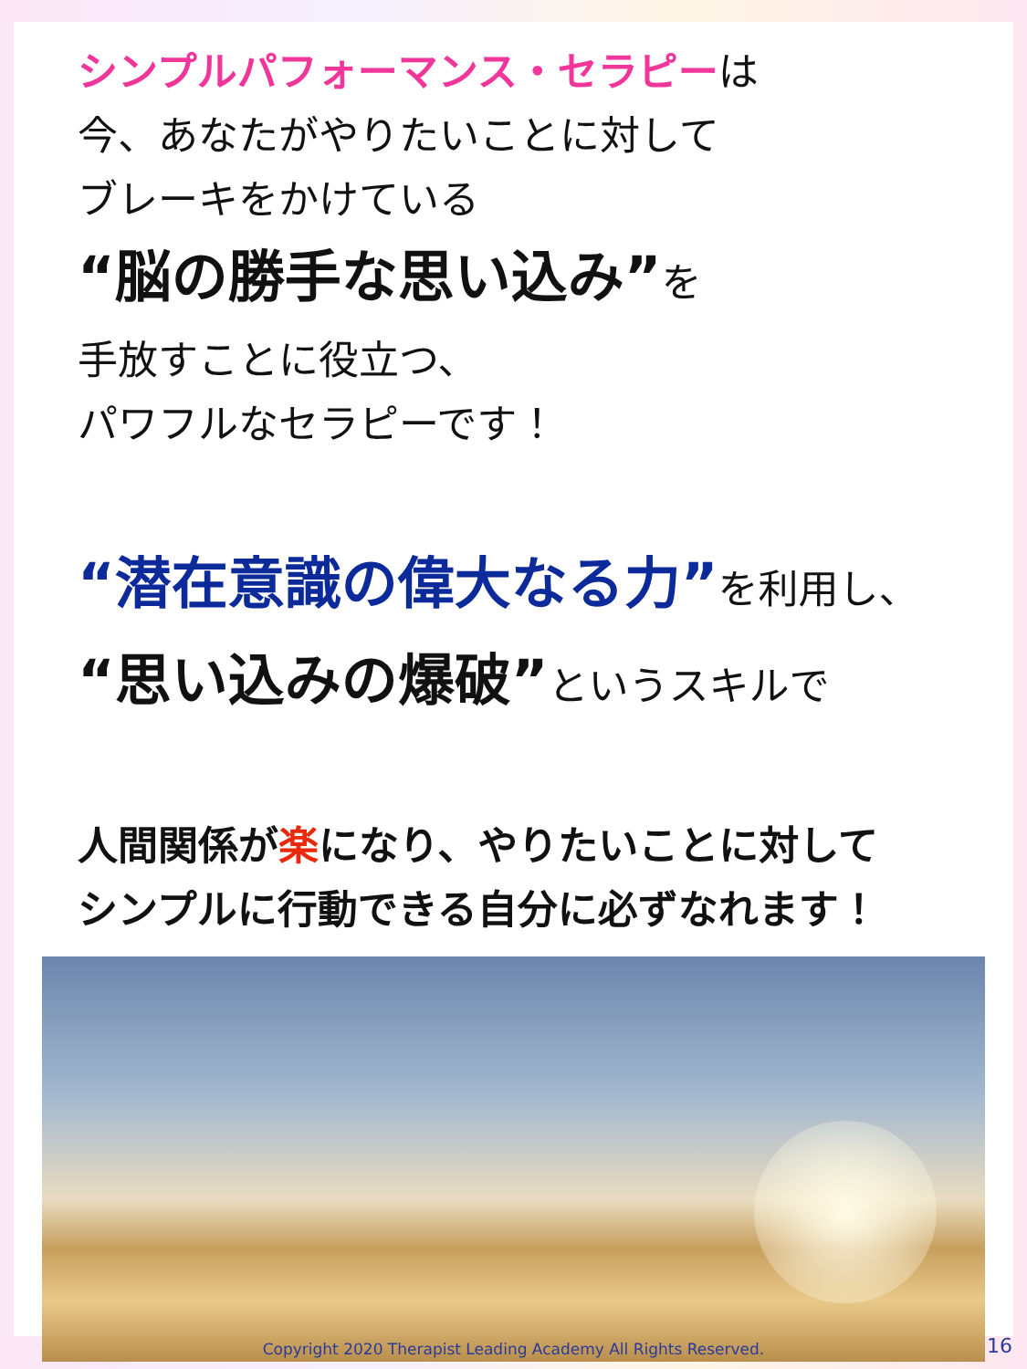シンプルパフォーマンス・セラピーは
今、あなたがやりたいことに対して
ブレーキをかけている
“脳の勝手な思い込み”を
手放すことに役立つ、
パワフルなセラピーです！
“潜在意識の偉大なる力”を利用し、
“思い込みの爆破”というスキルで
人間関係が楽になり、やりたいことに対して
シンプルに行動できる自分に必ずなれます！
Copyright 2020 Therapist Leading Academy All Rights Reserved. 16